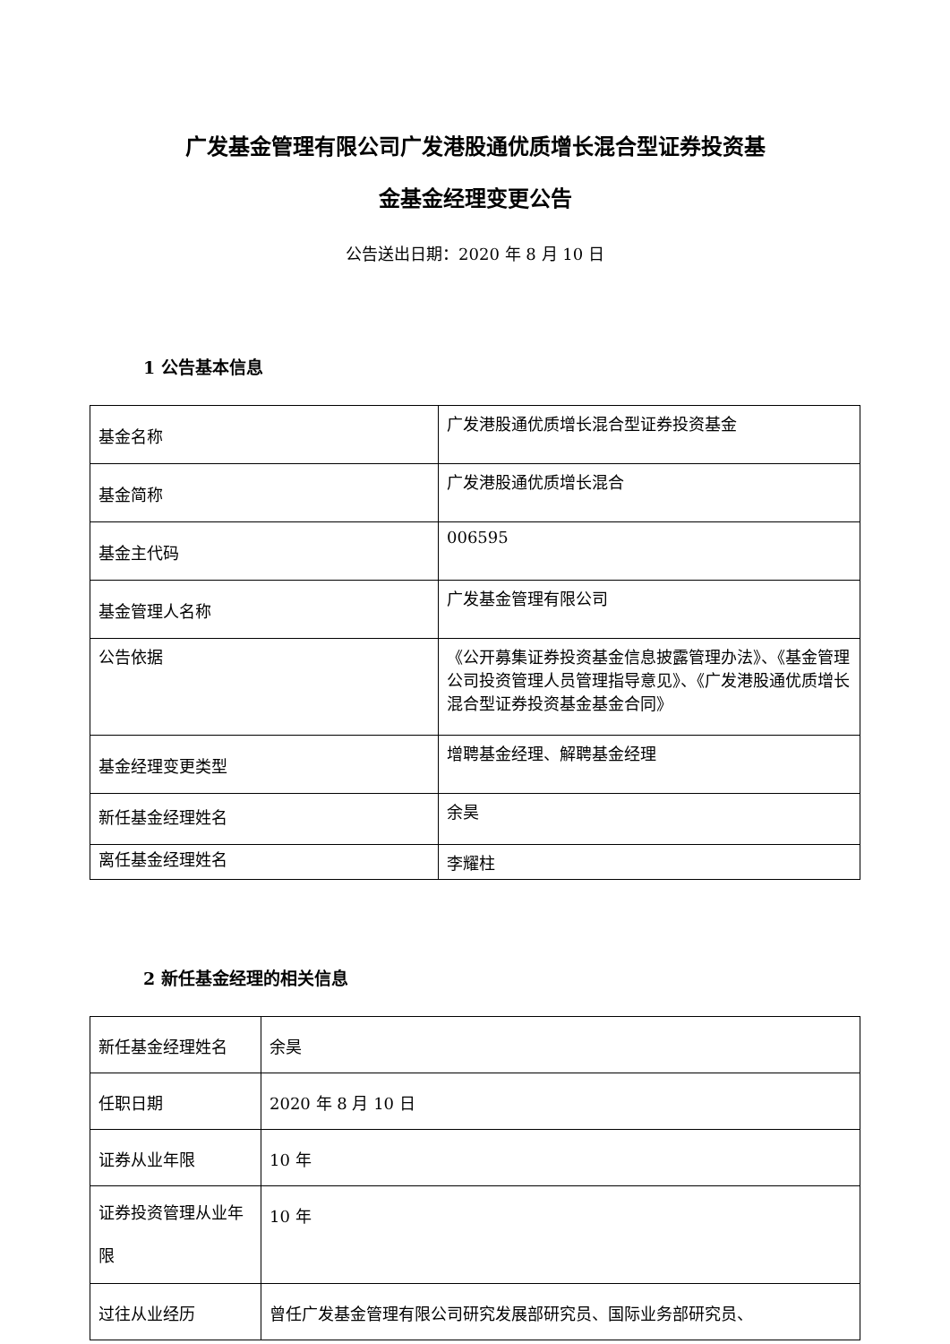广发基金管理有限公司广发港股通优质增长混合型证券投资基
金基金经理变更公告
公告送出日期：2020 年 8 月 10 日
1 公告基本信息
| 基金名称 | 广发港股通优质增长混合型证券投资基金 |
| 基金简称 | 广发港股通优质增长混合 |
| 基金主代码 | 006595 |
| 基金管理人名称 | 广发基金管理有限公司 |
| 公告依据 | 《公开募集证券投资基金信息披露管理办法》、《基金管理公司投资管理人员管理指导意见》、《广发港股通优质增长混合型证券投资基金基金合同》 |
| 基金经理变更类型 | 增聘基金经理、解聘基金经理 |
| 新任基金经理姓名 | 余昊 |
| 离任基金经理姓名 | 李耀柱 |
2 新任基金经理的相关信息
| 新任基金经理姓名 | 余昊 |
| 任职日期 | 2020 年 8 月 10 日 |
| 证券从业年限 | 10 年 |
| 证券投资管理从业年限 | 10 年 |
| 过往从业经历 | 曾任广发基金管理有限公司研究发展部研究员、国际业务部研究员、 |